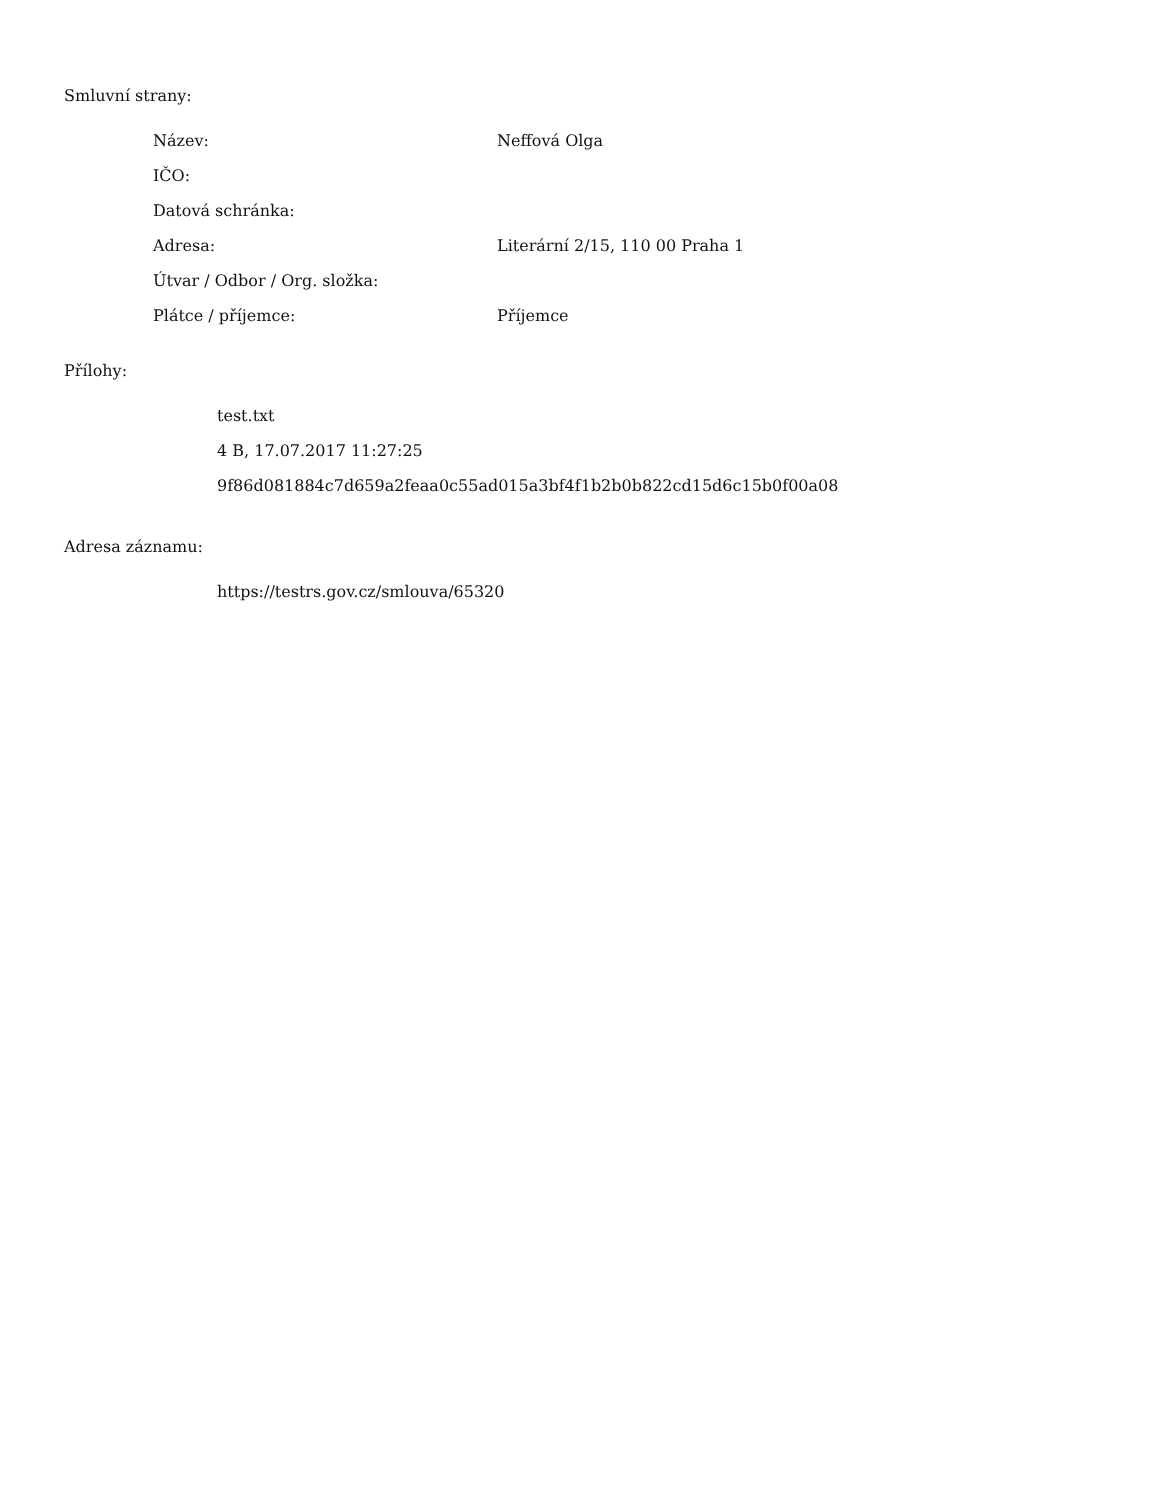Smluvní strany:
| Název: | Neffová Olga |
| IČO: | |
| Datová schránka: | |
| Adresa: | Literární 2/15, 110 00 Praha 1 |
| Útvar / Odbor / Org. složka: | |
| Plátce / příjemce: | Příjemce |
Přílohy:
test.txt
4 B, 17.07.2017 11:27:25
9f86d081884c7d659a2feaa0c55ad015a3bf4f1b2b0b822cd15d6c15b0f00a08
Adresa záznamu:
https://testrs.gov.cz/smlouva/65320